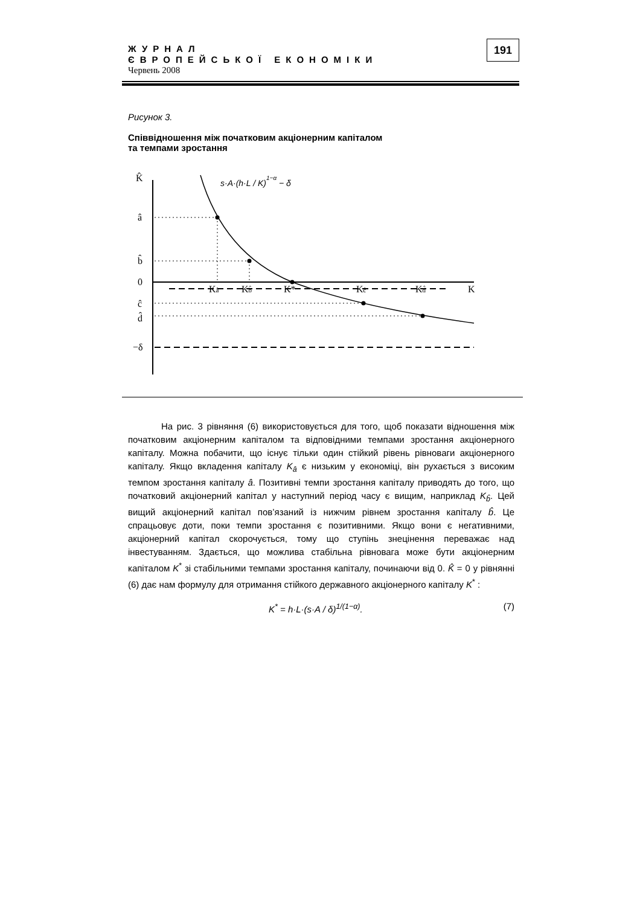ЖУРНАЛ
ЄВРОПЕЙСЬКОЇ ЕКОНОМІКИ
Червень 2008
191
Рисунок 3.
Співвідношення між початковим акціонерним капіталом
та темпами зростання
K̂
â
b̂
0
ĉ
d̂
−δ
Kâ
Kb̂
K*
Kĉ
Kd̂
K
s·A·(h·L / K)1−α − δ
На рис. 3 рівняння (6) використовується для того, щоб показати відношення між початковим акціонерним капіталом та відповідними темпами зростання акціонерного капіталу. Можна побачити, що існує тільки один стійкий рівень рівноваги акціонерного капіталу. Якщо вкладення капіталу K<sub>â</sub> є низьким у економіці, він рухається з високим темпом зростання капіталу â. Позитивні темпи зростання капіталу приводять до того, що початковий акціонерний капітал у наступний період часу є вищим, наприклад K<sub>b̂</sub>. Цей вищий акціонерний капітал пов’язаний із нижчим рівнем зростання капіталу b̂. Це спрацьовує доти, поки темпи зростання є позитивними. Якщо вони є негативними, акціонерний капітал скорочується, тому що ступінь знецінення переважає над інвестуванням. Здається, що можлива стабільна рівновага може бути акціонерним капіталом K<sup>*</sup> зі стабільними темпами зростання капіталу, починаючи від 0. K̂ = 0 у рівнянні (6) дає нам формулу для отримання стійкого державного акціонерного капіталу K<sup>*</sup> :
K<sup>*</sup> = h·L·(s·A / δ)<sup>1/(1−α)</sup>. (7)